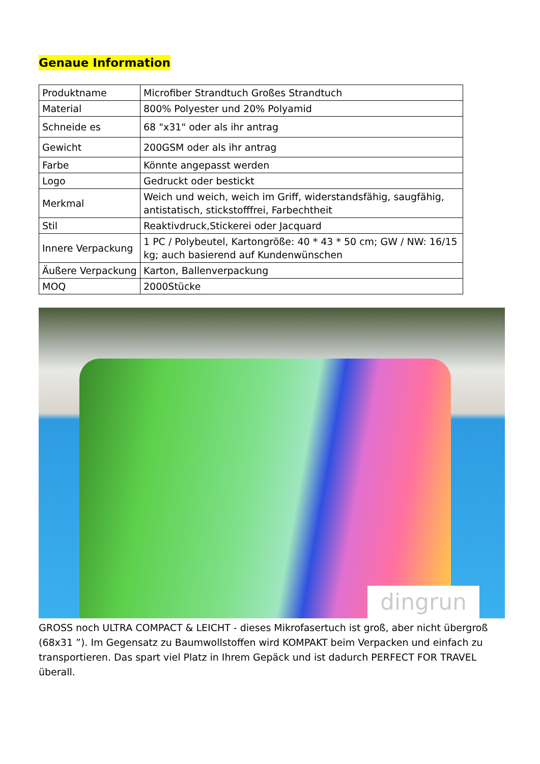Genaue Information
| Produktname | Microfiber Strandtuch Großes Strandtuch |
| Material | 800% Polyester und 20% Polyamid |
| Schneide es | 68 "x31" oder als ihr antrag |
| Gewicht | 200GSM oder als ihr antrag |
| Farbe | Könnte angepasst werden |
| Logo | Gedruckt oder bestickt |
| Merkmal | Weich und weich, weich im Griff, widerstandsfähig, saugfähig, antistatisch, stickstofffrei, Farbechtheit |
| Stil | Reaktivdruck,Stickerei oder Jacquard |
| Innere Verpackung | 1 PC / Polybeutel, Kartongröße: 40 * 43 * 50 cm; GW / NW: 16/15 kg; auch basierend auf Kundenwünschen |
| Äußere Verpackung | Karton, Ballenverpackung |
| MOQ | 2000Stücke |
dingrun
GROSS noch ULTRA COMPACT & LEICHT - dieses Mikrofasertuch ist groß, aber nicht übergroß (68x31 ”). Im Gegensatz zu Baumwollstoffen wird KOMPAKT beim Verpacken und einfach zu transportieren. Das spart viel Platz in Ihrem Gepäck und ist dadurch PERFECT FOR TRAVEL überall.